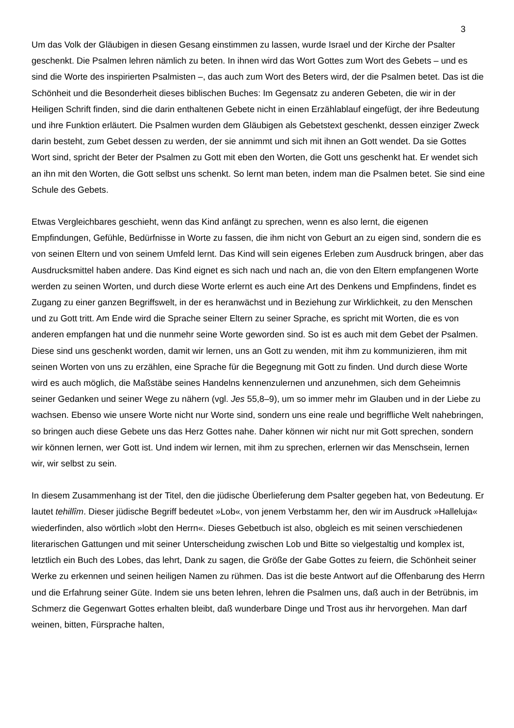3
Um das Volk der Gläubigen in diesen Gesang einstimmen zu lassen, wurde Israel und der Kirche der Psalter geschenkt. Die Psalmen lehren nämlich zu beten. In ihnen wird das Wort Gottes zum Wort des Gebets – und es sind die Worte des inspirierten Psalmisten –, das auch zum Wort des Beters wird, der die Psalmen betet. Das ist die Schönheit und die Besonderheit dieses biblischen Buches: Im Gegensatz zu anderen Gebeten, die wir in der Heiligen Schrift finden, sind die darin enthaltenen Gebete nicht in einen Erzählablauf eingefügt, der ihre Bedeutung und ihre Funktion erläutert. Die Psalmen wurden dem Gläubigen als Gebetstext geschenkt, dessen einziger Zweck darin besteht, zum Gebet dessen zu werden, der sie annimmt und sich mit ihnen an Gott wendet. Da sie Gottes Wort sind, spricht der Beter der Psalmen zu Gott mit eben den Worten, die Gott uns geschenkt hat. Er wendet sich an ihn mit den Worten, die Gott selbst uns schenkt. So lernt man beten, indem man die Psalmen betet. Sie sind eine Schule des Gebets.
Etwas Vergleichbares geschieht, wenn das Kind anfängt zu sprechen, wenn es also lernt, die eigenen Empfindungen, Gefühle, Bedürfnisse in Worte zu fassen, die ihm nicht von Geburt an zu eigen sind, sondern die es von seinen Eltern und von seinem Umfeld lernt. Das Kind will sein eigenes Erleben zum Ausdruck bringen, aber das Ausdrucksmittel haben andere. Das Kind eignet es sich nach und nach an, die von den Eltern empfangenen Worte werden zu seinen Worten, und durch diese Worte erlernt es auch eine Art des Denkens und Empfindens, findet es Zugang zu einer ganzen Begriffswelt, in der es heranwächst und in Beziehung zur Wirklichkeit, zu den Menschen und zu Gott tritt. Am Ende wird die Sprache seiner Eltern zu seiner Sprache, es spricht mit Worten, die es von anderen empfangen hat und die nunmehr seine Worte geworden sind. So ist es auch mit dem Gebet der Psalmen. Diese sind uns geschenkt worden, damit wir lernen, uns an Gott zu wenden, mit ihm zu kommunizieren, ihm mit seinen Worten von uns zu erzählen, eine Sprache für die Begegnung mit Gott zu finden. Und durch diese Worte wird es auch möglich, die Maßstäbe seines Handelns kennenzulernen und anzunehmen, sich dem Geheimnis seiner Gedanken und seiner Wege zu nähern (vgl. Jes 55,8–9), um so immer mehr im Glauben und in der Liebe zu wachsen. Ebenso wie unsere Worte nicht nur Worte sind, sondern uns eine reale und begriffliche Welt nahebringen, so bringen auch diese Gebete uns das Herz Gottes nahe. Daher können wir nicht nur mit Gott sprechen, sondern wir können lernen, wer Gott ist. Und indem wir lernen, mit ihm zu sprechen, erlernen wir das Menschsein, lernen wir, wir selbst zu sein.
In diesem Zusammenhang ist der Titel, den die jüdische Überlieferung dem Psalter gegeben hat, von Bedeutung. Er lautet tehillîm. Dieser jüdische Begriff bedeutet »Lob«, von jenem Verbstamm her, den wir im Ausdruck »Halleluja« wiederfinden, also wörtlich »lobt den Herrn«. Dieses Gebetbuch ist also, obgleich es mit seinen verschiedenen literarischen Gattungen und mit seiner Unterscheidung zwischen Lob und Bitte so vielgestaltig und komplex ist, letztlich ein Buch des Lobes, das lehrt, Dank zu sagen, die Größe der Gabe Gottes zu feiern, die Schönheit seiner Werke zu erkennen und seinen heiligen Namen zu rühmen. Das ist die beste Antwort auf die Offenbarung des Herrn und die Erfahrung seiner Güte. Indem sie uns beten lehren, lehren die Psalmen uns, daß auch in der Betrübnis, im Schmerz die Gegenwart Gottes erhalten bleibt, daß wunderbare Dinge und Trost aus ihr hervorgehen. Man darf weinen, bitten, Fürsprache halten,